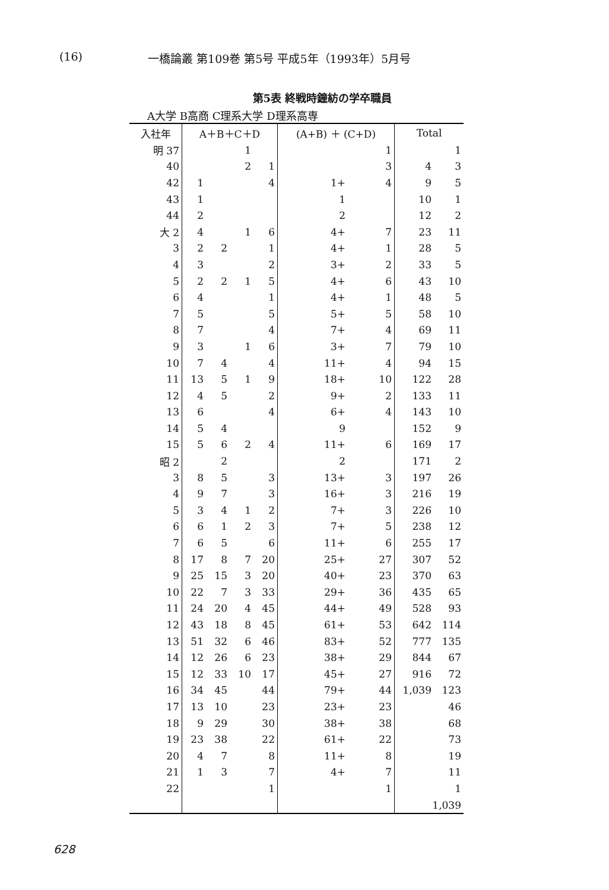(16) 一橋論叢 第109巻 第5号 平成5年（1993年）5月号
第5表 終戦時鐘紡の学卒職員
A大学 B高商 C理系大学 D理系高専
| 入社年 | A＋B＋C＋D | | | | (A+B) ＋ (C+D) | | Total | |
| --- | --- | --- | --- | --- | --- | --- | --- | --- |
| 明 37 | | | 1 | | | 1 | | 1 |
| 40 | | | 2 | 1 | | 3 | 4 | 3 |
| 42 | 1 | | | 4 | 1+ | 4 | 9 | 5 |
| 43 | 1 | | | | 1 | | 10 | 1 |
| 44 | 2 | | | | 2 | | 12 | 2 |
| 大 2 | 4 | | 1 | 6 | 4+ | 7 | 23 | 11 |
| 3 | 2 | 2 | | 1 | 4+ | 1 | 28 | 5 |
| 4 | 3 | | | 2 | 3+ | 2 | 33 | 5 |
| 5 | 2 | 2 | 1 | 5 | 4+ | 6 | 43 | 10 |
| 6 | 4 | | | 1 | 4+ | 1 | 48 | 5 |
| 7 | 5 | | | 5 | 5+ | 5 | 58 | 10 |
| 8 | 7 | | | 4 | 7+ | 4 | 69 | 11 |
| 9 | 3 | | 1 | 6 | 3+ | 7 | 79 | 10 |
| 10 | 7 | 4 | | 4 | 11+ | 4 | 94 | 15 |
| 11 | 13 | 5 | 1 | 9 | 18+ | 10 | 122 | 28 |
| 12 | 4 | 5 | | 2 | 9+ | 2 | 133 | 11 |
| 13 | 6 | | | 4 | 6+ | 4 | 143 | 10 |
| 14 | 5 | 4 | | | 9 | | 152 | 9 |
| 15 | 5 | 6 | 2 | 4 | 11+ | 6 | 169 | 17 |
| 昭 2 | | 2 | | | 2 | | 171 | 2 |
| 3 | 8 | 5 | | 3 | 13+ | 3 | 197 | 26 |
| 4 | 9 | 7 | | 3 | 16+ | 3 | 216 | 19 |
| 5 | 3 | 4 | 1 | 2 | 7+ | 3 | 226 | 10 |
| 6 | 6 | 1 | 2 | 3 | 7+ | 5 | 238 | 12 |
| 7 | 6 | 5 | | 6 | 11+ | 6 | 255 | 17 |
| 8 | 17 | 8 | 7 | 20 | 25+ | 27 | 307 | 52 |
| 9 | 25 | 15 | 3 | 20 | 40+ | 23 | 370 | 63 |
| 10 | 22 | 7 | 3 | 33 | 29+ | 36 | 435 | 65 |
| 11 | 24 | 20 | 4 | 45 | 44+ | 49 | 528 | 93 |
| 12 | 43 | 18 | 8 | 45 | 61+ | 53 | 642 | 114 |
| 13 | 51 | 32 | 6 | 46 | 83+ | 52 | 777 | 135 |
| 14 | 12 | 26 | 6 | 23 | 38+ | 29 | 844 | 67 |
| 15 | 12 | 33 | 10 | 17 | 45+ | 27 | 916 | 72 |
| 16 | 34 | 45 | | 44 | 79+ | 44 | 1,039 | 123 |
| 17 | 13 | 10 | | 23 | 23+ | 23 | | 46 |
| 18 | 9 | 29 | | 30 | 38+ | 38 | | 68 |
| 19 | 23 | 38 | | 22 | 61+ | 22 | | 73 |
| 20 | 4 | 7 | | 8 | 11+ | 8 | | 19 |
| 21 | 1 | 3 | | 7 | 4+ | 7 | | 11 |
| 22 | | | | 1 | | 1 | | 1 |
| | | | | | | | 1,039 | |
628